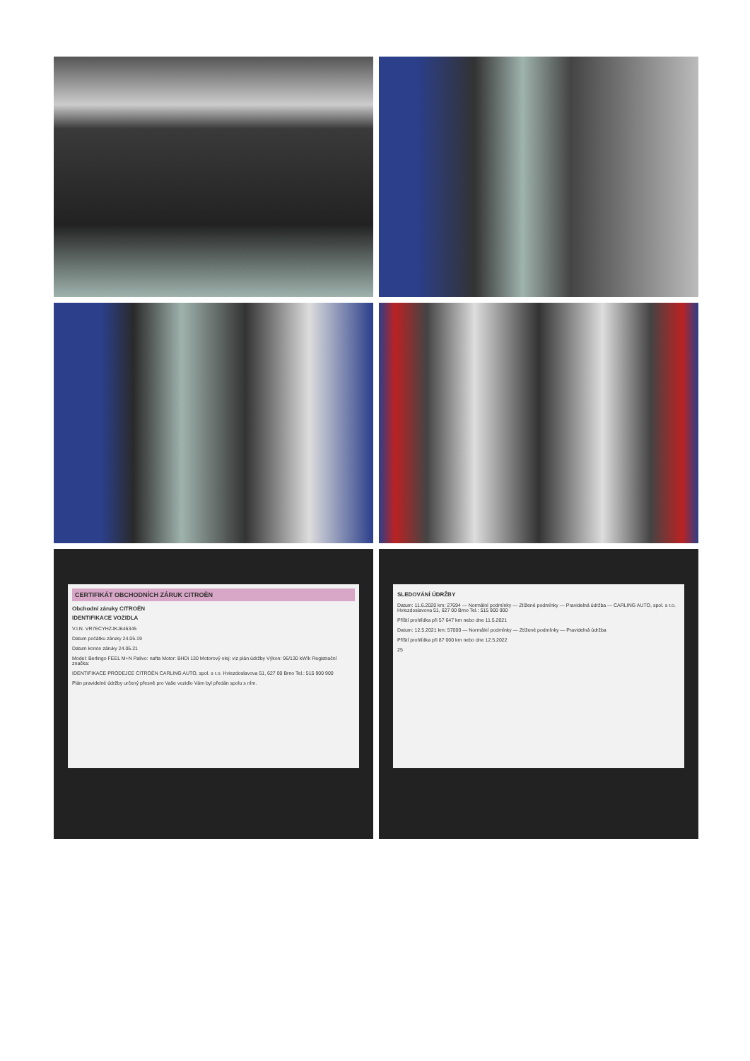CERTIFIKÁT OBCHODNÍCH ZÁRUK CITROËN
Obchodní záruky CITROËN
IDENTIFIKACE VOZIDLA
V.I.N. VR7ECYHZJKJ646345
Datum počátku záruky 24.05.19
Datum konce záruky 24.05.21
Model: Berlingo FEEL M+N Palivo: nafta Motor: BHDi 130 Motorový olej: viz plán údržby Výkon: 96/130 kW/k Registrační značka:
IDENTIFIKACE PRODEJCE CITROËN CARLING AUTO, spol. s r.o. Hviezdoslavova 51, 627 00 Brno Tel.: 515 900 900
Plán pravidelné údržby určený přesně pro Vaše vozidlo Vám byl předán spolu s ním.
SLEDOVÁNÍ ÚDRŽBY
Datum: 11.6.2020 km: 27694 — Normální podmínky — Ztížené podmínky — Pravidelná údržba — CARLING AUTO, spol. s r.o. Hviezdoslavova 51, 627 00 Brno Tel.: 515 900 900
Příští prohlídka při 57 647 km nebo dne 11.5.2021
Datum: 12.5.2021 km: 57000 — Normální podmínky — Ztížené podmínky — Pravidelná údržba
Příští prohlídka při 87 000 km nebo dne 12.5.2022
25